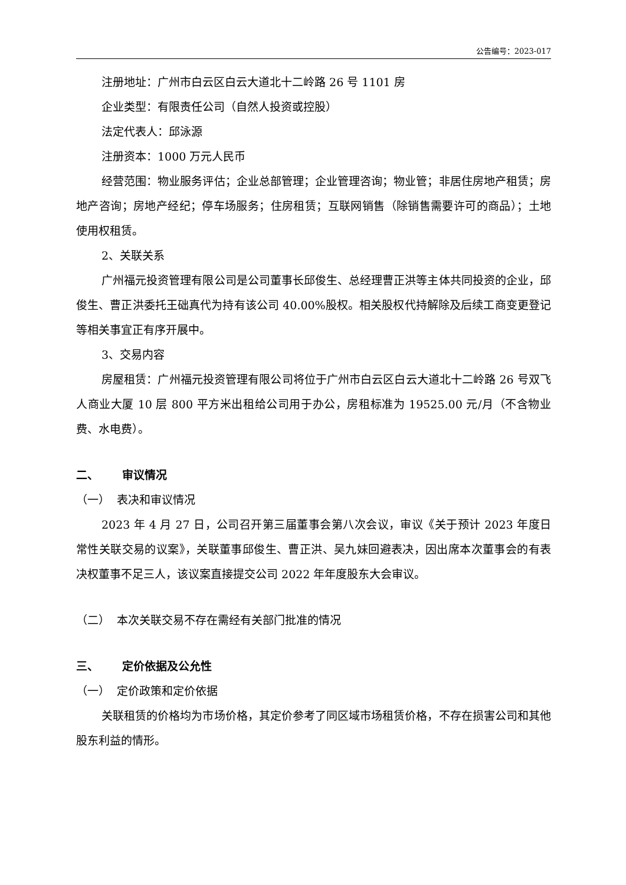公告编号：2023-017
注册地址：广州市白云区白云大道北十二岭路 26 号 1101 房
企业类型：有限责任公司（自然人投资或控股）
法定代表人：邱泳源
注册资本：1000 万元人民币
经营范围：物业服务评估；企业总部管理；企业管理咨询；物业管；非居住房地产租赁；房地产咨询；房地产经纪；停车场服务；住房租赁；互联网销售（除销售需要许可的商品）；土地使用权租赁。
2、关联关系
广州福元投资管理有限公司是公司董事长邱俊生、总经理曹正洪等主体共同投资的企业，邱俊生、曹正洪委托王础真代为持有该公司 40.00%股权。相关股权代持解除及后续工商变更登记等相关事宜正有序开展中。
3、交易内容
房屋租赁：广州福元投资管理有限公司将位于广州市白云区白云大道北十二岭路 26 号双飞人商业大厦 10 层 800 平方米出租给公司用于办公，房租标准为 19525.00 元/月（不含物业费、水电费）。
二、 审议情况
（一） 表决和审议情况
2023 年 4 月 27 日，公司召开第三届董事会第八次会议，审议《关于预计 2023 年度日常性关联交易的议案》，关联董事邱俊生、曹正洪、吴九妹回避表决，因出席本次董事会的有表决权董事不足三人，该议案直接提交公司 2022 年年度股东大会审议。
（二） 本次关联交易不存在需经有关部门批准的情况
三、 定价依据及公允性
（一） 定价政策和定价依据
关联租赁的价格均为市场价格，其定价参考了同区域市场租赁价格，不存在损害公司和其他股东利益的情形。